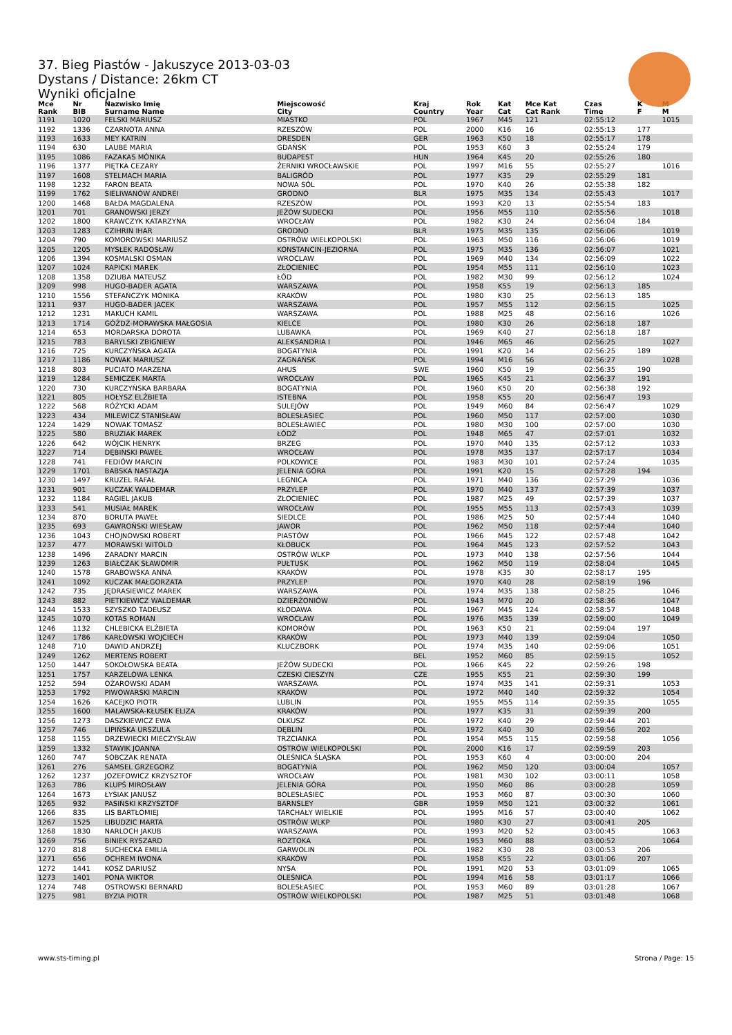37. Bieg Piastów - Jakuszyce 2013-03-03
Dystans / Distance: 26km CT
Wyniki oficjalne
| Mce Rank | Nr BIB | Nazwisko Imię Surname Name | Miejscowość City | Kraj Country | Rok Year | Kat Cat | Mce Kat Cat Rank | Czas Time | K F | M M |
| --- | --- | --- | --- | --- | --- | --- | --- | --- | --- | --- |
| 1191 | 1020 | FELSKI MARIUSZ | MIASTKO | POL | 1967 | M45 | 121 | 02:55:12 | | 1015 |
| 1192 | 1336 | CZARNOTA ANNA | RZESZÓW | POL | 2000 | K16 | 16 | 02:55:13 | 177 | |
| 1193 | 1633 | MEY KATRIN | DRESDEN | GER | 1963 | K50 | 18 | 02:55:17 | 178 | |
| 1194 | 630 | LAUBE MARIA | GDAŃSK | POL | 1953 | K60 | 3 | 02:55:24 | 179 | |
| 1195 | 1086 | FAZAKAS MÓNIKA | BUDAPEST | HUN | 1964 | K45 | 20 | 02:55:26 | 180 | |
| 1196 | 1377 | PIĘTKA CEZARY | ŻERNIKI WROCŁAWSKIE | POL | 1997 | M16 | 55 | 02:55:27 | | 1016 |
| 1197 | 1608 | STELMACH MARIA | BALIGRÓD | POL | 1977 | K35 | 29 | 02:55:29 | 181 | |
| 1198 | 1232 | FARON BEATA | NOWA SÓL | POL | 1970 | K40 | 26 | 02:55:38 | 182 | |
| 1199 | 1762 | SIELIWANOW ANDREI | GRODNO | BLR | 1975 | M35 | 134 | 02:55:43 | | 1017 |
| 1200 | 1468 | BAŁDA MAGDALENA | RZESZÓW | POL | 1993 | K20 | 13 | 02:55:54 | 183 | |
| 1201 | 701 | GRANOWSKI JERZY | JEŻÓW SUDECKI | POL | 1956 | M55 | 110 | 02:55:56 | | 1018 |
| 1202 | 1800 | KRAWCZYK KATARZYNA | WROCŁAW | POL | 1982 | K30 | 24 | 02:56:04 | 184 | |
| 1203 | 1283 | CZIHRIN IHAR | GRODNO | BLR | 1975 | M35 | 135 | 02:56:06 | | 1019 |
| 1204 | 790 | KOMOROWSKI MARIUSZ | OSTRÓW WIELKOPOLSKI | POL | 1963 | M50 | 116 | 02:56:06 | | 1019 |
| 1205 | 1205 | MYSŁEK RADOSŁAW | KONSTANCIN-JEZIORNA | POL | 1975 | M35 | 136 | 02:56:07 | | 1021 |
| 1206 | 1394 | KOSMALSKI OSMAN | WROCLAW | POL | 1969 | M40 | 134 | 02:56:09 | | 1022 |
| 1207 | 1024 | RAPICKI MAREK | ZŁOCIENIEC | POL | 1954 | M55 | 111 | 02:56:10 | | 1023 |
| 1208 | 1358 | DZIUBA MATEUSZ | ŁÓD | POL | 1982 | M30 | 99 | 02:56:12 | | 1024 |
| 1209 | 998 | HUGO-BADER AGATA | WARSZAWA | POL | 1958 | K55 | 19 | 02:56:13 | 185 | |
| 1210 | 1556 | STEFAŃCZYK MONIKA | KRAKÓW | POL | 1980 | K30 | 25 | 02:56:13 | 185 | |
| 1211 | 937 | HUGO-BADER JACEK | WARSZAWA | POL | 1957 | M55 | 112 | 02:56:15 | | 1025 |
| 1212 | 1231 | MAKUCH KAMIL | WARSZAWA | POL | 1988 | M25 | 48 | 02:56:16 | | 1026 |
| 1213 | 1714 | GÓŹDŹ-MORAWSKA MAŁGOSIA | KIELCE | POL | 1980 | K30 | 26 | 02:56:18 | 187 | |
| 1214 | 653 | MORDARSKA DOROTA | LUBAWKA | POL | 1969 | K40 | 27 | 02:56:18 | 187 | |
| 1215 | 783 | BARYLSKI ZBIGNIEW | ALEKSANDRIA I | POL | 1946 | M65 | 46 | 02:56:25 | | 1027 |
| 1216 | 725 | KURCZYŃSKA AGATA | BOGATYNIA | POL | 1991 | K20 | 14 | 02:56:25 | 189 | |
| 1217 | 1186 | NOWAK MARIUSZ | ZAGNAŃSK | POL | 1994 | M16 | 56 | 02:56:27 | | 1028 |
| 1218 | 803 | PUCIATO MARZENA | AHUS | SWE | 1960 | K50 | 19 | 02:56:35 | 190 | |
| 1219 | 1284 | SEMICZEK MARTA | WROCŁAW | POL | 1965 | K45 | 21 | 02:56:37 | 191 | |
| 1220 | 730 | KURCZYŃSKA BARBARA | BOGATYNIA | POL | 1960 | K50 | 20 | 02:56:38 | 192 | |
| 1221 | 805 | HOŁYSZ ELŻBIETA | ISTEBNA | POL | 1958 | K55 | 20 | 02:56:47 | 193 | |
| 1222 | 568 | RÓŻYCKI ADAM | SULEJÓW | POL | 1949 | M60 | 84 | 02:56:47 | | 1029 |
| 1223 | 434 | MILEWICZ STANISŁAW | BOLESŁASIEC | POL | 1960 | M50 | 117 | 02:57:00 | | 1030 |
| 1224 | 1429 | NOWAK TOMASZ | BOLESŁAWIEC | POL | 1980 | M30 | 100 | 02:57:00 | | 1030 |
| 1225 | 580 | BRUZIAK MAREK | ŁÓDŹ | POL | 1948 | M65 | 47 | 02:57:01 | | 1032 |
| 1226 | 642 | WÓJCIK HENRYK | BRZEG | POL | 1970 | M40 | 135 | 02:57:12 | | 1033 |
| 1227 | 714 | DĘBIŃSKI PAWEŁ | WROCŁAW | POL | 1978 | M35 | 137 | 02:57:17 | | 1034 |
| 1228 | 741 | FEDIÓW MARCIN | POLKOWICE | POL | 1983 | M30 | 101 | 02:57:24 | | 1035 |
| 1229 | 1701 | BABSKA NASTAZJA | JELENIA GÓRA | POL | 1991 | K20 | 15 | 02:57:28 | 194 | |
| 1230 | 1497 | KRUZEL RAFAŁ | LEGNICA | POL | 1971 | M40 | 136 | 02:57:29 | | 1036 |
| 1231 | 901 | KUCZAK WALDEMAR | PRZYLEP | POL | 1970 | M40 | 137 | 02:57:39 | | 1037 |
| 1232 | 1184 | RAGIEL JAKUB | ZŁOCIENIEC | POL | 1987 | M25 | 49 | 02:57:39 | | 1037 |
| 1233 | 541 | MUSIAŁ MAREK | WROCŁAW | POL | 1955 | M55 | 113 | 02:57:43 | | 1039 |
| 1234 | 870 | BORUTA PAWEŁ | SIEDLCE | POL | 1986 | M25 | 50 | 02:57:44 | | 1040 |
| 1235 | 693 | GAWROŃSKI WIESŁAW | JAWOR | POL | 1962 | M50 | 118 | 02:57:44 | | 1040 |
| 1236 | 1043 | CHOJNOWSKI ROBERT | PIASTÓW | POL | 1966 | M45 | 122 | 02:57:48 | | 1042 |
| 1237 | 477 | MORAWSKI WITOLD | KŁOBUCK | POL | 1964 | M45 | 123 | 02:57:52 | | 1043 |
| 1238 | 1496 | ZARADNY MARCIN | OSTRÓW WLKP | POL | 1973 | M40 | 138 | 02:57:56 | | 1044 |
| 1239 | 1263 | BIAŁCZAK SŁAWOMIR | PUŁTUSK | POL | 1962 | M50 | 119 | 02:58:04 | | 1045 |
| 1240 | 1578 | GRABOWSKA ANNA | KRAKÓW | POL | 1978 | K35 | 30 | 02:58:17 | 195 | |
| 1241 | 1092 | KUCZAK MAŁGORZATA | PRZYLEP | POL | 1970 | K40 | 28 | 02:58:19 | 196 | |
| 1242 | 735 | JĘDRASIEWICZ MAREK | WARSZAWA | POL | 1974 | M35 | 138 | 02:58:25 | | 1046 |
| 1243 | 882 | PIETKIEWICZ WALDEMAR | DZIERŻONIÓW | POL | 1943 | M70 | 20 | 02:58:36 | | 1047 |
| 1244 | 1533 | SZYSZKO TADEUSZ | KŁODAWA | POL | 1967 | M45 | 124 | 02:58:57 | | 1048 |
| 1245 | 1070 | KOTAS ROMAN | WROCŁAW | POL | 1976 | M35 | 139 | 02:59:00 | | 1049 |
| 1246 | 1132 | CHLEBICKA ELŻBIETA | KOMORÓW | POL | 1963 | K50 | 21 | 02:59:04 | 197 | |
| 1247 | 1786 | KARŁOWSKI WOJCIECH | KRAKÓW | POL | 1973 | M40 | 139 | 02:59:04 | | 1050 |
| 1248 | 710 | DAWID ANDRZEJ | KLUCZBORK | POL | 1974 | M35 | 140 | 02:59:06 | | 1051 |
| 1249 | 1262 | MERTENS ROBERT | | BEL | 1952 | M60 | 85 | 02:59:15 | | 1052 |
| 1250 | 1447 | SOKOŁOWSKA BEATA | JEŻÓW SUDECKI | POL | 1966 | K45 | 22 | 02:59:26 | 198 | |
| 1251 | 1757 | KARZELOWA LENKA | CZESKI CIESZYN | CZE | 1955 | K55 | 21 | 02:59:30 | 199 | |
| 1252 | 594 | OŻAROWSKI ADAM | WARSZAWA | POL | 1974 | M35 | 141 | 02:59:31 | | 1053 |
| 1253 | 1792 | PIWOWARSKI MARCIN | KRAKÓW | POL | 1972 | M40 | 140 | 02:59:32 | | 1054 |
| 1254 | 1626 | KACEJKO PIOTR | LUBLIN | POL | 1955 | M55 | 114 | 02:59:35 | | 1055 |
| 1255 | 1600 | MALAWSKA-KŁUSEK ELIZA | KRAKÓW | POL | 1977 | K35 | 31 | 02:59:39 | 200 | |
| 1256 | 1273 | DASZKIEWICZ EWA | OLKUSZ | POL | 1972 | K40 | 29 | 02:59:44 | 201 | |
| 1257 | 746 | LIPIŃSKA URSZULA | DĘBLIN | POL | 1972 | K40 | 30 | 02:59:56 | 202 | |
| 1258 | 1155 | DRZEWIECKI MIECZYSŁAW | TRZCIANKA | POL | 1954 | M55 | 115 | 02:59:58 | | 1056 |
| 1259 | 1332 | STAWIK JOANNA | OSTRÓW WIELKOPOLSKI | POL | 2000 | K16 | 17 | 02:59:59 | 203 | |
| 1260 | 747 | SOBCZAK RENATA | OLEŚNICA ŚLĄSKA | POL | 1953 | K60 | 4 | 03:00:00 | 204 | |
| 1261 | 276 | SAMSEL GRZEGORZ | BOGATYNIA | POL | 1962 | M50 | 120 | 03:00:04 | | 1057 |
| 1262 | 1237 | JOZEFOWICZ KRZYSZTOF | WROCŁAW | POL | 1981 | M30 | 102 | 03:00:11 | | 1058 |
| 1263 | 786 | KLUPŚ MIROSŁAW | JELENIA GÓRA | POL | 1950 | M60 | 86 | 03:00:28 | | 1059 |
| 1264 | 1673 | ŁYSIAK JANUSZ | BOLESŁASIEC | POL | 1953 | M60 | 87 | 03:00:30 | | 1060 |
| 1265 | 932 | PASIŃSKI KRZYSZTOF | BARNSLEY | GBR | 1959 | M50 | 121 | 03:00:32 | | 1061 |
| 1266 | 835 | LIS BARTŁOMIEJ | TARCHAŁY WIELKIE | POL | 1995 | M16 | 57 | 03:00:40 | | 1062 |
| 1267 | 1525 | LIBUDZIC MARTA | OSTRÓW WLKP | POL | 1980 | K30 | 27 | 03:00:41 | 205 | |
| 1268 | 1830 | NARLOCH JAKUB | WARSZAWA | POL | 1993 | M20 | 52 | 03:00:45 | | 1063 |
| 1269 | 756 | BINIEK RYSZARD | ROZTOKA | POL | 1953 | M60 | 88 | 03:00:52 | | 1064 |
| 1270 | 818 | SUCHECKA EMILIA | GARWOLIN | POL | 1982 | K30 | 28 | 03:00:53 | 206 | |
| 1271 | 656 | OCHREM IWONA | KRAKÓW | POL | 1958 | K55 | 22 | 03:01:06 | 207 | |
| 1272 | 1441 | KOSZ DARIUSZ | NYSA | POL | 1991 | M20 | 53 | 03:01:09 | | 1065 |
| 1273 | 1401 | PONA WIKTOR | OLEŚNICA | POL | 1994 | M16 | 58 | 03:01:17 | | 1066 |
| 1274 | 748 | OSTROWSKI BERNARD | BOLESŁASIEC | POL | 1953 | M60 | 89 | 03:01:28 | | 1067 |
| 1275 | 981 | BYZIA PIOTR | OSTRÓW WIELKOPOLSKI | POL | 1987 | M25 | 51 | 03:01:48 | | 1068 |
www.sts-timing.pl Strona / Page: 15